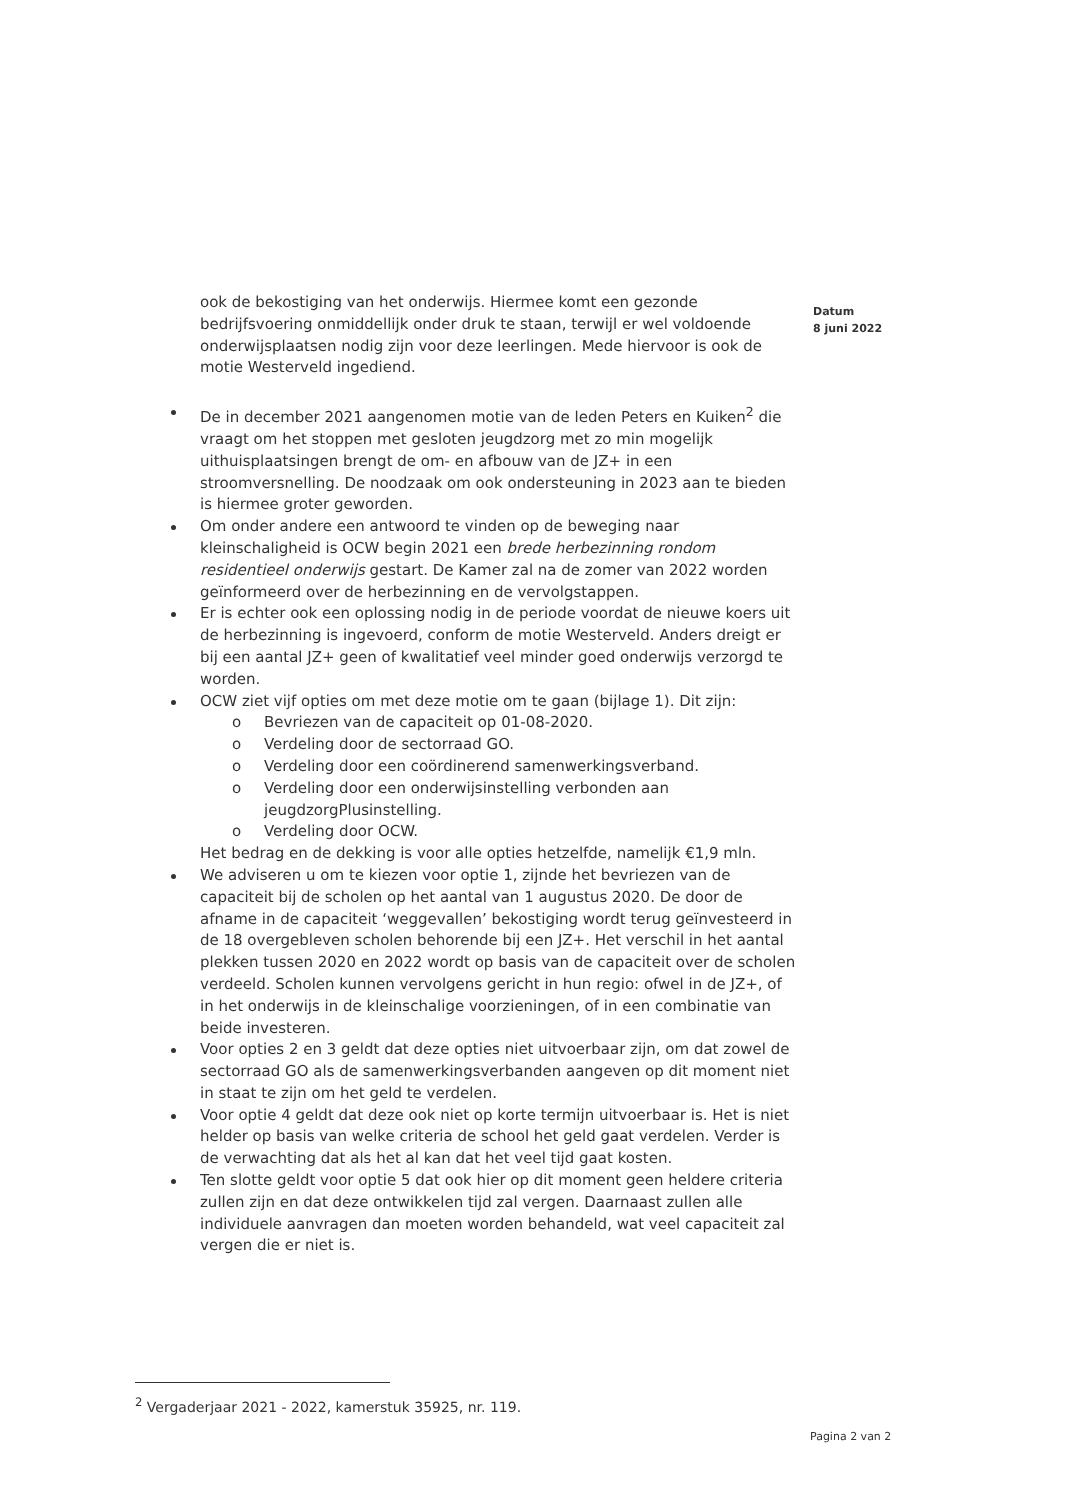Datum
8 juni 2022
ook de bekostiging van het onderwijs. Hiermee komt een gezonde bedrijfsvoering onmiddellijk onder druk te staan, terwijl er wel voldoende onderwijsplaatsen nodig zijn voor deze leerlingen. Mede hiervoor is ook de motie Westerveld ingediend.
De in december 2021 aangenomen motie van de leden Peters en Kuiken<sup>2</sup> die vraagt om het stoppen met gesloten jeugdzorg met zo min mogelijk uithuisplaatsingen brengt de om- en afbouw van de JZ+ in een stroomversnelling. De noodzaak om ook ondersteuning in 2023 aan te bieden is hiermee groter geworden.
Om onder andere een antwoord te vinden op de beweging naar kleinschaligheid is OCW begin 2021 een brede herbezinning rondom residentieel onderwijs gestart. De Kamer zal na de zomer van 2022 worden geïnformeerd over de herbezinning en de vervolgstappen.
Er is echter ook een oplossing nodig in de periode voordat de nieuwe koers uit de herbezinning is ingevoerd, conform de motie Westerveld. Anders dreigt er bij een aantal JZ+ geen of kwalitatief veel minder goed onderwijs verzorgd te worden.
OCW ziet vijf opties om met deze motie om te gaan (bijlage 1). Dit zijn:
o Bevriezen van de capaciteit op 01-08-2020.
o Verdeling door de sectorraad GO.
o Verdeling door een coördinerend samenwerkingsverband.
o Verdeling door een onderwijsinstelling verbonden aan jeugdzorgPlusinstelling.
o Verdeling door OCW.
Het bedrag en de dekking is voor alle opties hetzelfde, namelijk €1,9 mln.
We adviseren u om te kiezen voor optie 1, zijnde het bevriezen van de capaciteit bij de scholen op het aantal van 1 augustus 2020. De door de afname in de capaciteit ‘weggevallen’ bekostiging wordt terug geïnvesteerd in de 18 overgebleven scholen behorende bij een JZ+. Het verschil in het aantal plekken tussen 2020 en 2022 wordt op basis van de capaciteit over de scholen verdeeld. Scholen kunnen vervolgens gericht in hun regio: ofwel in de JZ+, of in het onderwijs in de kleinschalige voorzieningen, of in een combinatie van beide investeren.
Voor opties 2 en 3 geldt dat deze opties niet uitvoerbaar zijn, om dat zowel de sectorraad GO als de samenwerkingsverbanden aangeven op dit moment niet in staat te zijn om het geld te verdelen.
Voor optie 4 geldt dat deze ook niet op korte termijn uitvoerbaar is. Het is niet helder op basis van welke criteria de school het geld gaat verdelen. Verder is de verwachting dat als het al kan dat het veel tijd gaat kosten.
Ten slotte geldt voor optie 5 dat ook hier op dit moment geen heldere criteria zullen zijn en dat deze ontwikkelen tijd zal vergen. Daarnaast zullen alle individuele aanvragen dan moeten worden behandeld, wat veel capaciteit zal vergen die er niet is.
<sup>2</sup> Vergaderjaar 2021 - 2022, kamerstuk 35925, nr. 119.
Pagina 2 van 2